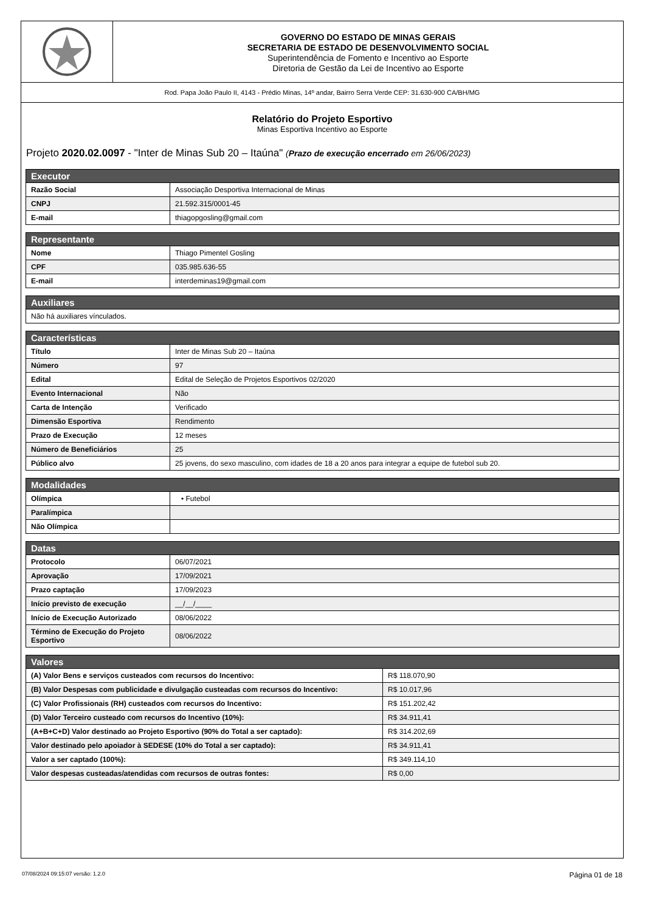GOVERNO DO ESTADO DE MINAS GERAIS
SECRETARIA DE ESTADO DE DESENVOLVIMENTO SOCIAL
Superintendência de Fomento e Incentivo ao Esporte
Diretoria de Gestão da Lei de Incentivo ao Esporte
Rod. Papa João Paulo II, 4143 - Prédio Minas, 14º andar, Bairro Serra Verde CEP: 31.630-900 CA/BH/MG
Relatório do Projeto Esportivo
Minas Esportiva Incentivo ao Esporte
Projeto 2020.02.0097 - "Inter de Minas Sub 20 – Itaúna" (Prazo de execução encerrado em 26/06/2023)
| Executor | |
| --- | --- |
| Razão Social | Associação Desportiva Internacional de Minas |
| CNPJ | 21.592.315/0001-45 |
| E-mail | thiagopgosling@gmail.com |
| Representante | |
| --- | --- |
| Nome | Thiago Pimentel Gosling |
| CPF | 035.985.636-55 |
| E-mail | interdeminas19@gmail.com |
| Auxiliares |
| --- |
| Não há auxiliares vínculados. |
| Características | |
| --- | --- |
| Título | Inter de Minas Sub 20 – Itaúna |
| Número | 97 |
| Edital | Edital de Seleção de Projetos Esportivos 02/2020 |
| Evento Internacional | Não |
| Carta de Intenção | Verificado |
| Dimensão Esportiva | Rendimento |
| Prazo de Execução | 12 meses |
| Número de Beneficiários | 25 |
| Público alvo | 25 jovens, do sexo masculino, com idades de 18 a 20 anos para integrar a equipe de futebol sub 20. |
| Modalidades | |
| --- | --- |
| Olímpica | • Futebol |
| Paralímpica | |
| Não Olímpica | |
| Datas | |
| --- | --- |
| Protocolo | 06/07/2021 |
| Aprovação | 17/09/2021 |
| Prazo captação | 17/09/2023 |
| Início previsto de execução | __/__/____ |
| Início de Execução Autorizado | 08/06/2022 |
| Término de Execução do Projeto Esportivo | 08/06/2022 |
| Valores | |
| --- | --- |
| (A) Valor Bens e serviços custeados com recursos do Incentivo: | R$ 118.070,90 |
| (B) Valor Despesas com publicidade e divulgação custeadas com recursos do Incentivo: | R$ 10.017,96 |
| (C) Valor Profissionais (RH) custeados com recursos do Incentivo: | R$ 151.202,42 |
| (D) Valor Terceiro custeado com recursos do Incentivo (10%): | R$ 34.911,41 |
| (A+B+C+D) Valor destinado ao Projeto Esportivo (90% do Total a ser captado): | R$ 314.202,69 |
| Valor destinado pelo apoiador à SEDESE (10% do Total a ser captado): | R$ 34.911,41 |
| Valor a ser captado (100%): | R$ 349.114,10 |
| Valor despesas custeadas/atendidas com recursos de outras fontes: | R$ 0,00 |
07/08/2024 09:15:07 versão: 1.2.0 Página 01 de 18